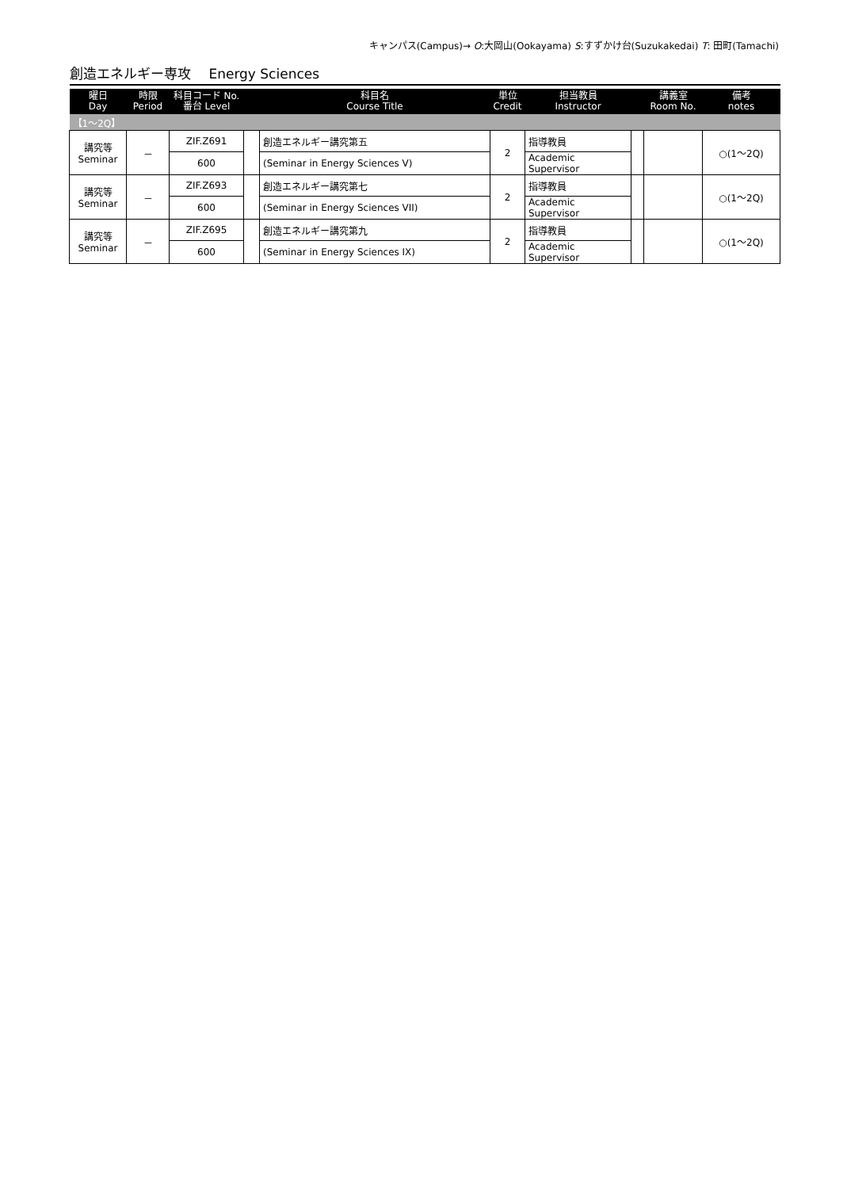キャンパス(Campus)→ O:大岡山(Ookayama) S:すずかけ台(Suzukakedai) T: 田町(Tamachi)
創造エネルギー専攻　 Energy Sciences
| 曜日 Day | 時限 Period | 科目コード No. 番台 Level | | 科目名 Course Title | 単位 Credit | 担当教員 Instructor | | 講義室 Room No. | 備考 notes |
| --- | --- | --- | --- | --- | --- | --- | --- | --- | --- |
| 【1～2Q】 | | | | | | | | | |
| 講究等 Seminar | － | ZIF.Z691 | | 創造エネルギー講究第五 | 2 | 指導教員 | | | ○(1～2Q) |
| | | 600 | | (Seminar in Energy Sciences V) | | Academic Supervisor | | | |
| 講究等 Seminar | － | ZIF.Z693 | | 創造エネルギー講究第七 | 2 | 指導教員 | | | ○(1～2Q) |
| | | 600 | | (Seminar in Energy Sciences VII) | | Academic Supervisor | | | |
| 講究等 Seminar | － | ZIF.Z695 | | 創造エネルギー講究第九 | 2 | 指導教員 | | | ○(1～2Q) |
| | | 600 | | (Seminar in Energy Sciences IX) | | Academic Supervisor | | | |